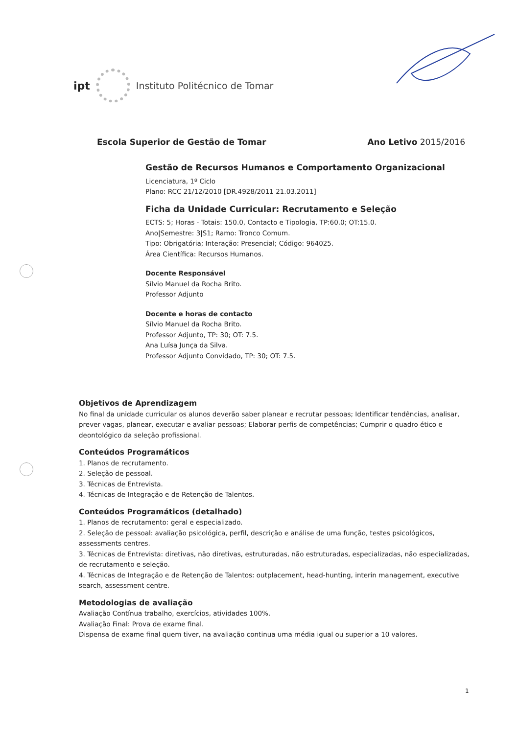ipt
Instituto Politécnico de Tomar
Escola Superior de Gestão de Tomar Ano Letivo 2015/2016
Gestão de Recursos Humanos e Comportamento Organizacional
Licenciatura, 1º Ciclo
Plano: RCC 21/12/2010 [DR.4928/2011 21.03.2011]
Ficha da Unidade Curricular: Recrutamento e Seleção
ECTS: 5; Horas - Totais: 150.0, Contacto e Tipologia, TP:60.0; OT:15.0.
Ano|Semestre: 3|S1; Ramo: Tronco Comum.
Tipo: Obrigatória; Interação: Presencial; Código: 964025.
Área Científica: Recursos Humanos.
Docente Responsável
Sílvio Manuel da Rocha Brito.
Professor Adjunto
Docente e horas de contacto
Sílvio Manuel da Rocha Brito.
Professor Adjunto, TP: 30; OT: 7.5.
Ana Luísa Junça da Silva.
Professor Adjunto Convidado, TP: 30; OT: 7.5.
Objetivos de Aprendizagem
No final da unidade curricular os alunos deverão saber planear e recrutar pessoas; Identificar tendências, analisar, prever vagas, planear, executar e avaliar pessoas; Elaborar perfis de competências; Cumprir o quadro ético e deontológico da seleção profissional.
Conteúdos Programáticos
1. Planos de recrutamento.
2. Seleção de pessoal.
3. Técnicas de Entrevista.
4. Técnicas de Integração e de Retenção de Talentos.
Conteúdos Programáticos (detalhado)
1. Planos de recrutamento: geral e especializado.
2. Seleção de pessoal: avaliação psicológica, perfil, descrição e análise de uma função, testes psicológicos, assessments centres.
3. Técnicas de Entrevista: diretivas, não diretivas, estruturadas, não estruturadas, especializadas, não especializadas, de recrutamento e seleção.
4. Técnicas de Integração e de Retenção de Talentos: outplacement, head-hunting, interin management, executive search, assessment centre.
Metodologias de avaliação
Avaliação Contínua trabalho, exercícios, atividades 100%.
Avaliação Final: Prova de exame final.
Dispensa de exame final quem tiver, na avaliação continua uma média igual ou superior a 10 valores.
1